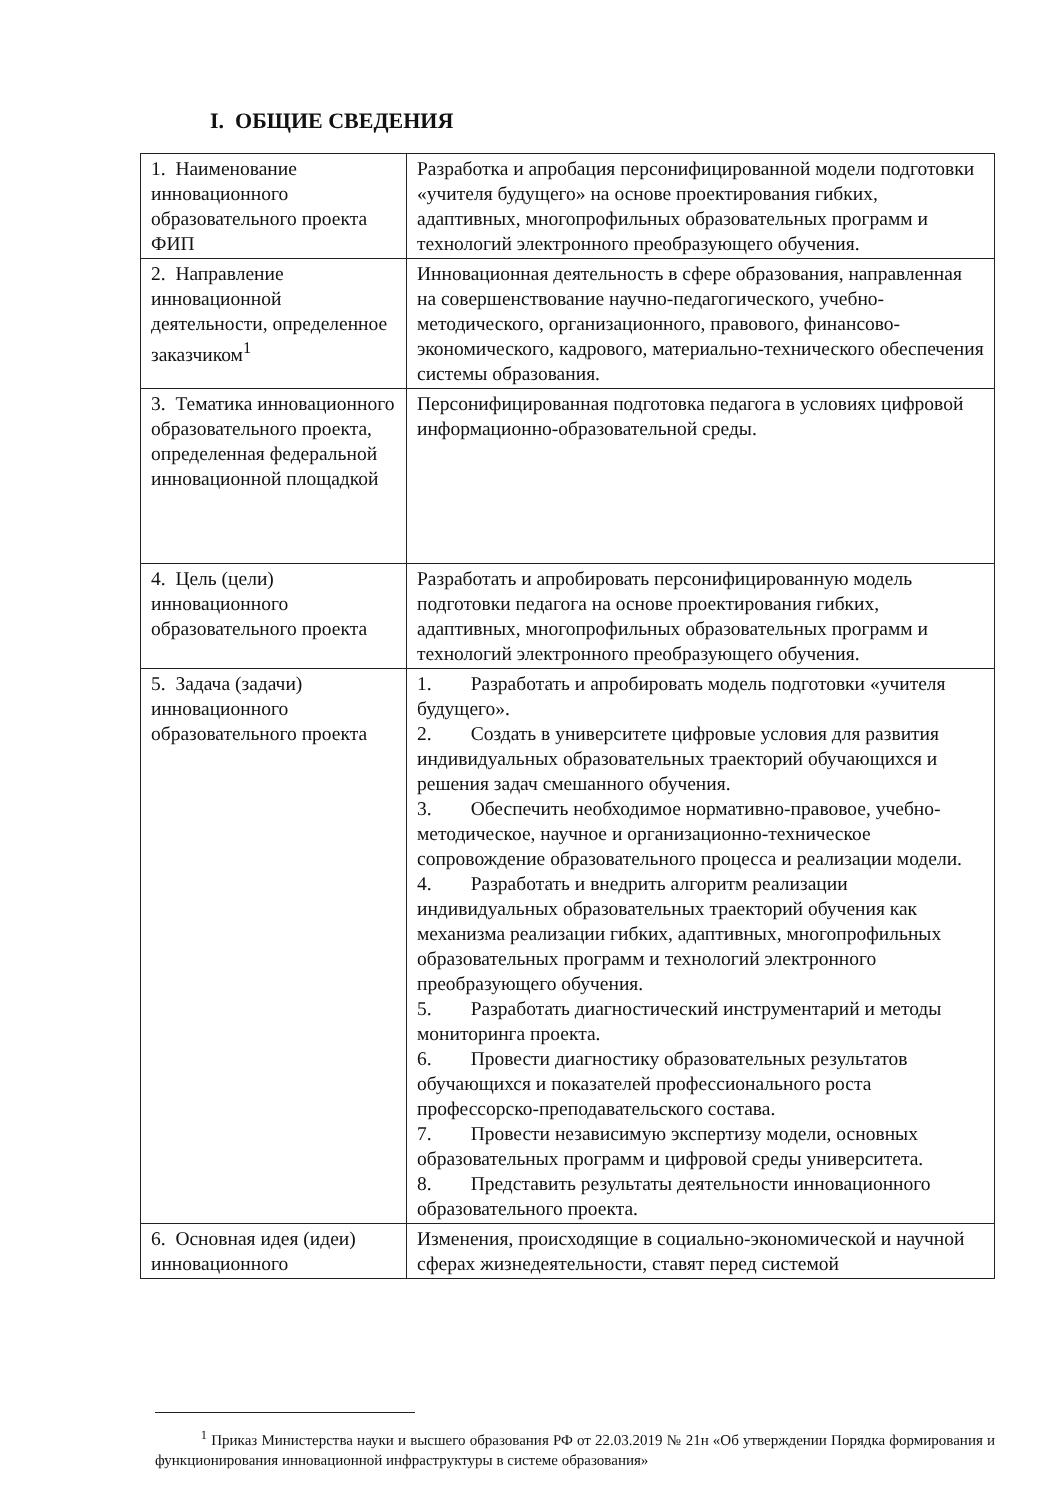I. ОБЩИЕ СВЕДЕНИЯ
| 1. Наименование инновационного образовательного проекта ФИП | Разработка и апробация персонифицированной модели подготовки «учителя будущего» на основе проектирования гибких, адаптивных, многопрофильных образовательных программ и технологий электронного преобразующего обучения. |
| 2. Направление инновационной деятельности, определенное заказчиком<sup>1</sup> | Инновационная деятельность в сфере образования, направленная на совершенствование научно-педагогического, учебно-методического, организационного, правового, финансово-экономического, кадрового, материально-технического обеспечения системы образования. |
| 3. Тематика инновационного образовательного проекта, определенная федеральной инновационной площадкой | Персонифицированная подготовка педагога в условиях цифровой информационно-образовательной среды. |
| 4. Цель (цели) инновационного образовательного проекта | Разработать и апробировать персонифицированную модель подготовки педагога на основе проектирования гибких, адаптивных, многопрофильных образовательных программ и технологий электронного преобразующего обучения. |
| 5. Задача (задачи) инновационного образовательного проекта | 1. Разработать и апробировать модель подготовки «учителя будущего». 2. Создать в университете цифровые условия для развития индивидуальных образовательных траекторий обучающихся и решения задач смешанного обучения. 3. Обеспечить необходимое нормативно-правовое, учебно-методическое, научное и организационно-техническое сопровождение образовательного процесса и реализации модели. 4. Разработать и внедрить алгоритм реализации индивидуальных образовательных траекторий обучения как механизма реализации гибких, адаптивных, многопрофильных образовательных программ и технологий электронного преобразующего обучения. 5. Разработать диагностический инструментарий и методы мониторинга проекта. 6. Провести диагностику образовательных результатов обучающихся и показателей профессионального роста профессорско-преподавательского состава. 7. Провести независимую экспертизу модели, основных образовательных программ и цифровой среды университета. 8. Представить результаты деятельности инновационного образовательного проекта. |
| 6. Основная идея (идеи) инновационного | Изменения, происходящие в социально-экономической и научной сферах жизнедеятельности, ставят перед системой |
<sup>1</sup> Приказ Министерства науки и высшего образования РФ от 22.03.2019 № 21н «Об утверждении Порядка формирования и функционирования инновационной инфраструктуры в системе образования»